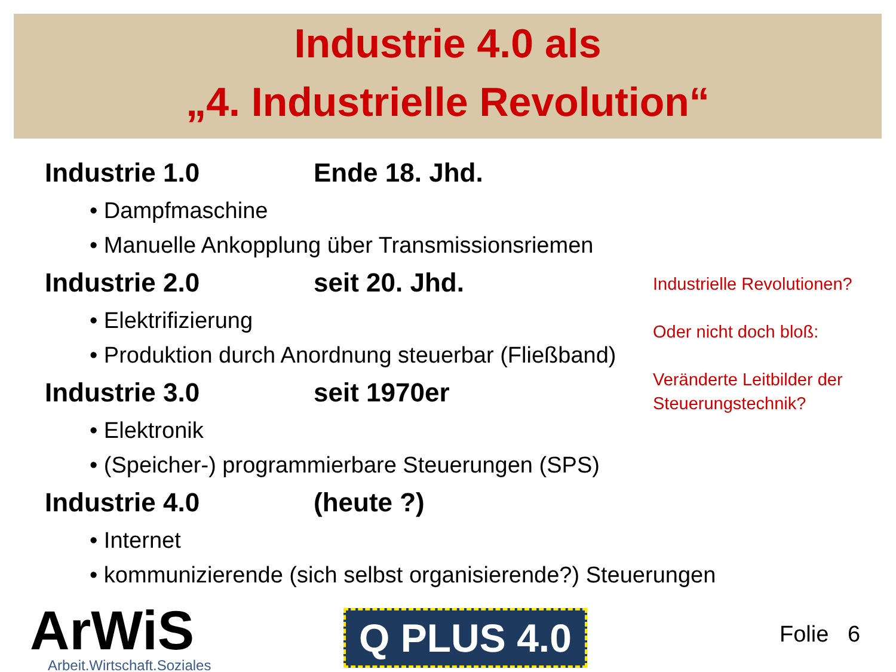Industrie 4.0 als
„4. Industrielle Revolution“
Industrie 1.0 Ende 18. Jhd.
• Dampfmaschine
• Manuelle Ankopplung über Transmissionsriemen
Industrie 2.0 seit 20. Jhd.
• Elektrifizierung
• Produktion durch Anordnung steuerbar (Fließband)
Industrie 3.0 seit 1970er
• Elektronik
• (Speicher-) programmierbare Steuerungen (SPS)
Industrie 4.0 (heute ?)
• Internet
• kommunizierende (sich selbst organisierende?) Steuerungen
Industrielle Revolutionen?
Oder nicht doch bloß:
Veränderte Leitbilder der Steuerungstechnik?
ArWiS
Arbeit.Wirtschaft.Soziales
Q PLUS 4.0 Folie 6